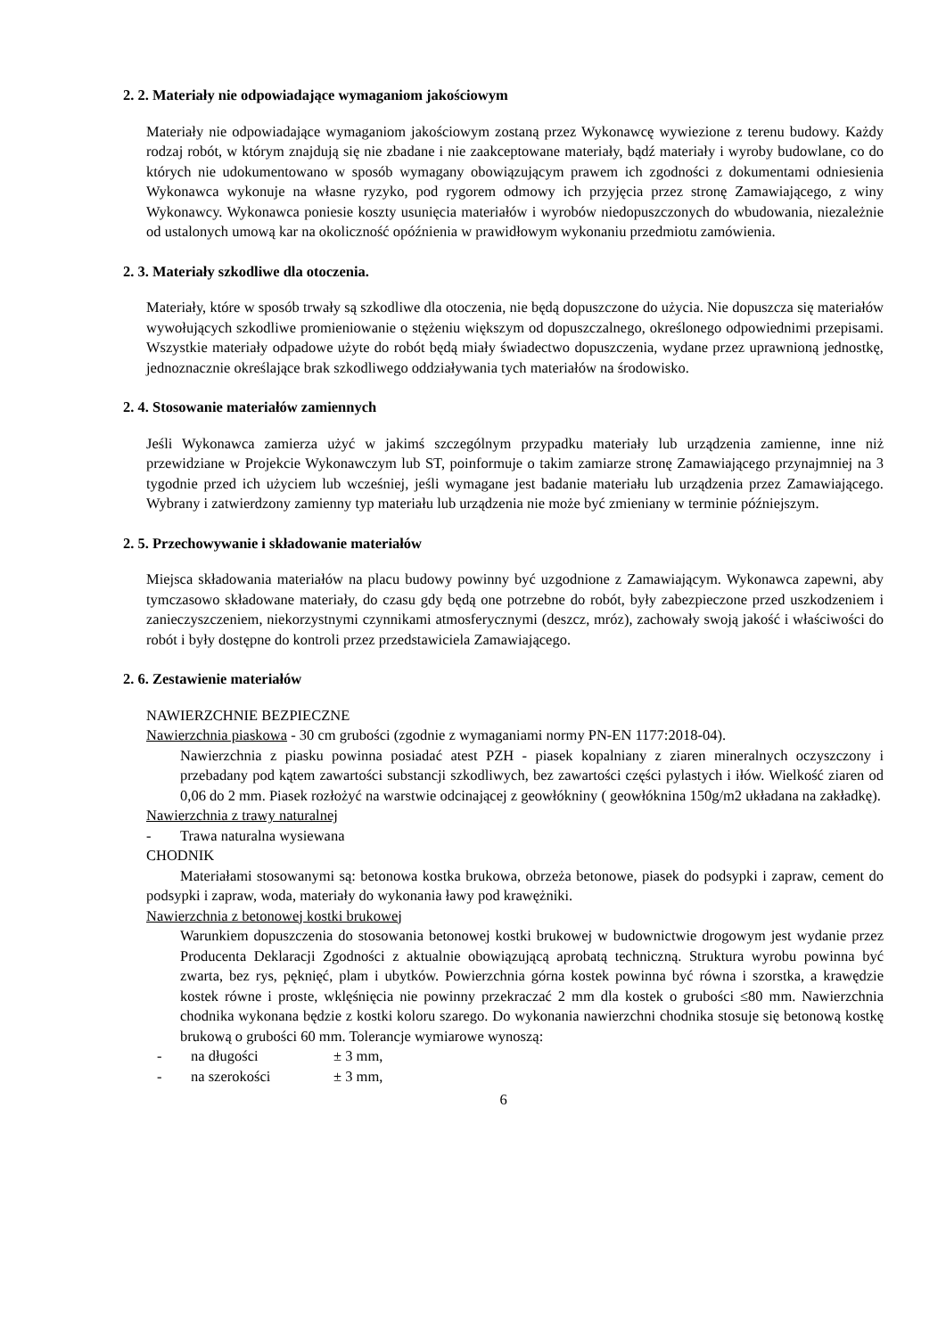2. 2. Materiały nie odpowiadające wymaganiom jakościowym
Materiały nie odpowiadające wymaganiom jakościowym zostaną przez Wykonawcę wywiezione z terenu budowy. Każdy rodzaj robót, w którym znajdują się nie zbadane i nie zaakceptowane materiały, bądź materiały i wyroby budowlane, co do których nie udokumentowano w sposób wymagany obowiązującym prawem ich zgodności z dokumentami odniesienia Wykonawca wykonuje na własne ryzyko, pod rygorem odmowy ich przyjęcia przez stronę Zamawiającego, z winy Wykonawcy. Wykonawca poniesie koszty usunięcia materiałów i wyrobów niedopuszczonych do wbudowania, niezależnie od ustalonych umową kar na okoliczność opóźnienia w prawidłowym wykonaniu przedmiotu zamówienia.
2. 3. Materiały szkodliwe dla otoczenia.
Materiały, które w sposób trwały są szkodliwe dla otoczenia, nie będą dopuszczone do użycia. Nie dopuszcza się materiałów wywołujących szkodliwe promieniowanie o stężeniu większym od dopuszczalnego, określonego odpowiednimi przepisami. Wszystkie materiały odpadowe użyte do robót będą miały świadectwo dopuszczenia, wydane przez uprawnioną jednostkę, jednoznacznie określające brak szkodliwego oddziaływania tych materiałów na środowisko.
2. 4. Stosowanie materiałów zamiennych
Jeśli Wykonawca zamierza użyć w jakimś szczególnym przypadku materiały lub urządzenia zamienne, inne niż przewidziane w Projekcie Wykonawczym lub ST, poinformuje o takim zamiarze stronę Zamawiającego przynajmniej na 3 tygodnie przed ich użyciem lub wcześniej, jeśli wymagane jest badanie materiału lub urządzenia przez Zamawiającego. Wybrany i zatwierdzony zamienny typ materiału lub urządzenia nie może być zmieniany w terminie późniejszym.
2. 5. Przechowywanie i składowanie materiałów
Miejsca składowania materiałów na placu budowy powinny być uzgodnione z Zamawiającym. Wykonawca zapewni, aby tymczasowo składowane materiały, do czasu gdy będą one potrzebne do robót, były zabezpieczone przed uszkodzeniem i zanieczyszczeniem, niekorzystnymi czynnikami atmosferycznymi (deszcz, mróz), zachowały swoją jakość i właściwości do robót i były dostępne do kontroli przez przedstawiciela Zamawiającego.
2. 6. Zestawienie materiałów
NAWIERZCHNIE BEZPIECZNE
Nawierzchnia piaskowa - 30 cm grubości (zgodnie z wymaganiami normy PN-EN 1177:2018-04).
Nawierzchnia z piasku powinna posiadać atest PZH - piasek kopalniany z ziaren mineralnych oczyszczony i przebadany pod kątem zawartości substancji szkodliwych, bez zawartości części pylastych i iłów. Wielkość ziaren od 0,06 do 2 mm. Piasek rozłożyć na warstwie odcinającej z geowłókniny ( geowłóknina 150g/m2 układana na zakładkę).
Nawierzchnia z trawy naturalnej
- Trawa naturalna wysiewana
CHODNIK
Materiałami stosowanymi są: betonowa kostka brukowa, obrzeża betonowe, piasek do podsypki i zapraw, cement do podsypki i zapraw, woda, materiały do wykonania ławy pod krawężniki.
Nawierzchnia z betonowej kostki brukowej
Warunkiem dopuszczenia do stosowania betonowej kostki brukowej w budownictwie drogowym jest wydanie przez Producenta Deklaracji Zgodności z aktualnie obowiązującą aprobatą techniczną. Struktura wyrobu powinna być zwarta, bez rys, pęknięć, plam i ubytków. Powierzchnia górna kostek powinna być równa i szorstka, a krawędzie kostek równe i proste, wklęśnięcia nie powinny przekraczać 2 mm dla kostek o grubości ≤80 mm. Nawierzchnia chodnika wykonana będzie z kostki koloru szarego. Do wykonania nawierzchni chodnika stosuje się betonową kostkę brukową o grubości 60 mm. Tolerancje wymiarowe wynoszą:
- na długości ± 3 mm,
- na szerokości ± 3 mm,
6